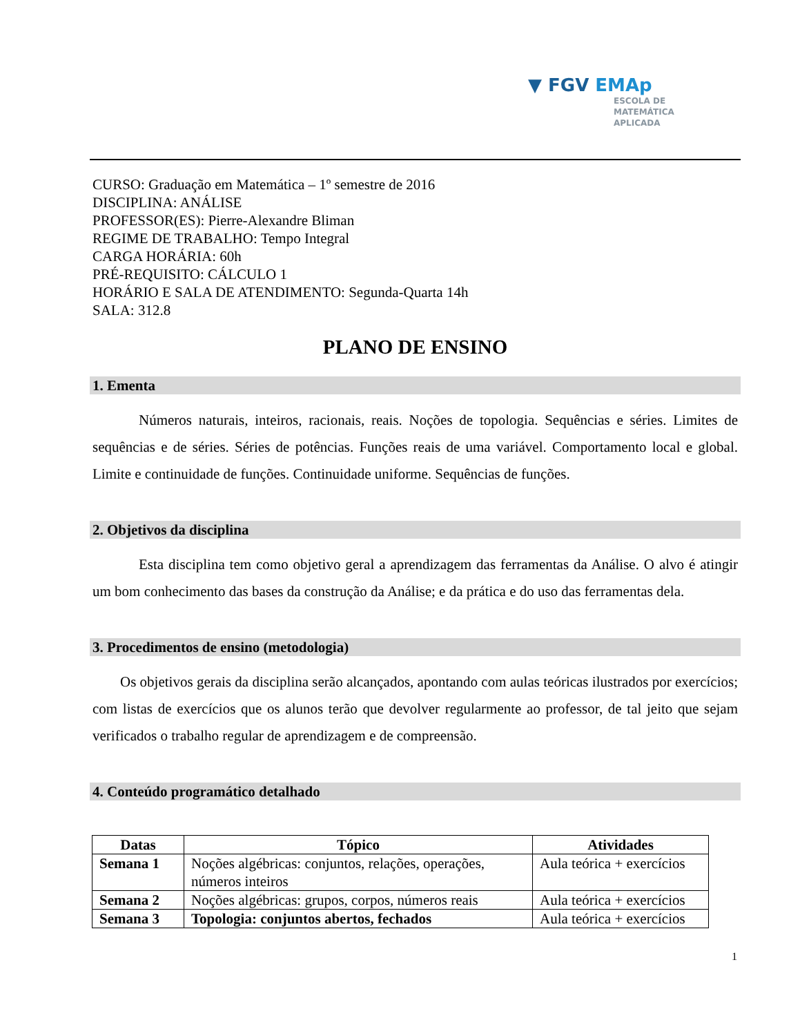▼ FGV EMAp
ESCOLA DE
MATEMÁTICA
APLICADA
CURSO: Graduação em Matemática – 1º semestre de 2016
DISCIPLINA: ANÁLISE
PROFESSOR(ES): Pierre-Alexandre Bliman
REGIME DE TRABALHO: Tempo Integral
CARGA HORÁRIA: 60h
PRÉ-REQUISITO: CÁLCULO 1
HORÁRIO E SALA DE ATENDIMENTO: Segunda-Quarta 14h
SALA: 312.8
PLANO DE ENSINO
1. Ementa
Números naturais, inteiros, racionais, reais. Noções de topologia. Sequências e séries. Limites de sequências e de séries. Séries de potências. Funções reais de uma variável. Comportamento local e global. Limite e continuidade de funções. Continuidade uniforme. Sequências de funções.
2. Objetivos da disciplina
Esta disciplina tem como objetivo geral a aprendizagem das ferramentas da Análise. O alvo é atingir um bom conhecimento das bases da construção da Análise; e da prática e do uso das ferramentas dela.
3. Procedimentos de ensino (metodologia)
Os objetivos gerais da disciplina serão alcançados, apontando com aulas teóricas ilustrados por exercícios; com listas de exercícios que os alunos terão que devolver regularmente ao professor, de tal jeito que sejam verificados o trabalho regular de aprendizagem e de compreensão.
4. Conteúdo programático detalhado
| Datas | Tópico | Atividades |
| --- | --- | --- |
| Semana 1 | Noções algébricas: conjuntos, relações, operações, números inteiros | Aula teórica + exercícios |
| Semana 2 | Noções algébricas: grupos, corpos, números reais | Aula teórica + exercícios |
| Semana 3 | Topologia: conjuntos abertos, fechados | Aula teórica + exercícios |
1